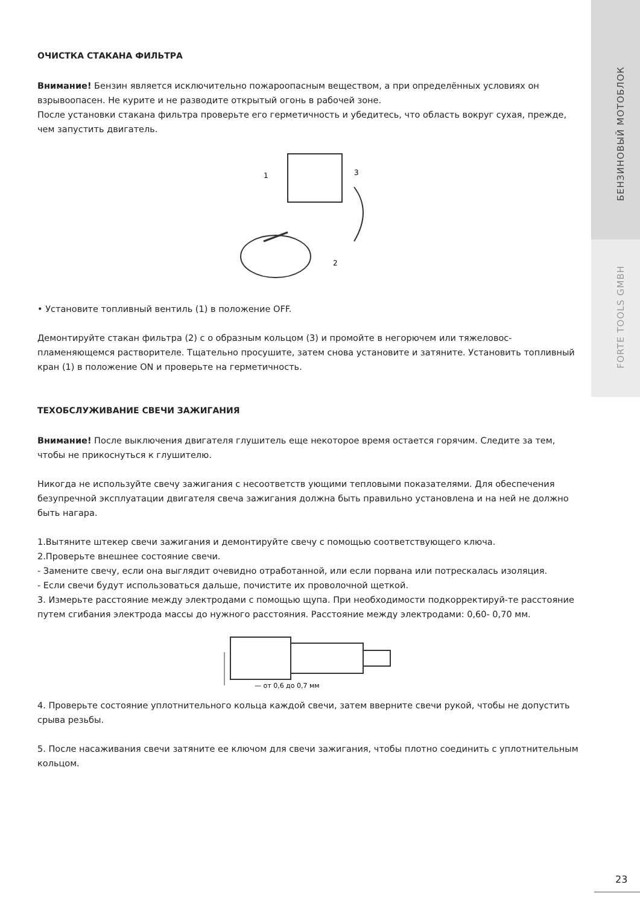БЕНЗИНОВЫЙ МОТОБЛОК
FORTE TOOLS GMBH
ОЧИСТКА СТАКАНА ФИЛЬТРА
Внимание! Бензин является исключительно пожароопасным веществом, а при определённых условиях он взрывоопасен. Не курите и не разводите открытый огонь в рабочей зоне.
После установки стакана фильтра проверьте его герметичность и убедитесь, что область вокруг сухая, прежде, чем запустить двигатель.
1
3
2
• Установите топливный вентиль (1) в положение OFF.
Демонтируйте стакан фильтра (2) с о образным кольцом (3) и промойте в негорючем или тяжеловос-пламеняющемся растворителе. Тщательно просушите, затем снова установите и затяните. Установить топливный кран (1) в положение ON и проверьте на герметичность.
ТЕХОБСЛУЖИВАНИЕ СВЕЧИ ЗАЖИГАНИЯ
Внимание! После выключения двигателя глушитель еще некоторое время остается горячим. Следите за тем, чтобы не прикоснуться к глушителю.
Никогда не используйте свечу зажигания с несоответств ующими тепловыми показателями. Для обеспечения безупречной эксплуатации двигателя свеча зажигания должна быть правильно установлена и на ней не должно быть нагара.
1.Вытяните штекер свечи зажигания и демонтируйте свечу с помощью соответствующего ключа.
2.Проверьте внешнее состояние свечи.
- Замените свечу, если она выглядит очевидно отработанной, или если порвана или потрескалась изоляция.
- Если свечи будут использоваться дальше, почистите их проволочной щеткой.
3. Измерьте расстояние между электродами с помощью щупа. При необходимости подкорректируй-те расстояние путем сгибания электрода массы до нужного расстояния. Расстояние между электродами: 0,60- 0,70 мм.
— от 0,6 до 0,7 мм
4. Проверьте состояние уплотнительного кольца каждой свечи, затем вверните свечи рукой, чтобы не допустить срыва резьбы.
5. После насаживания свечи затяните ее ключом для свечи зажигания, чтобы плотно соединить с уплотнительным кольцом.
23